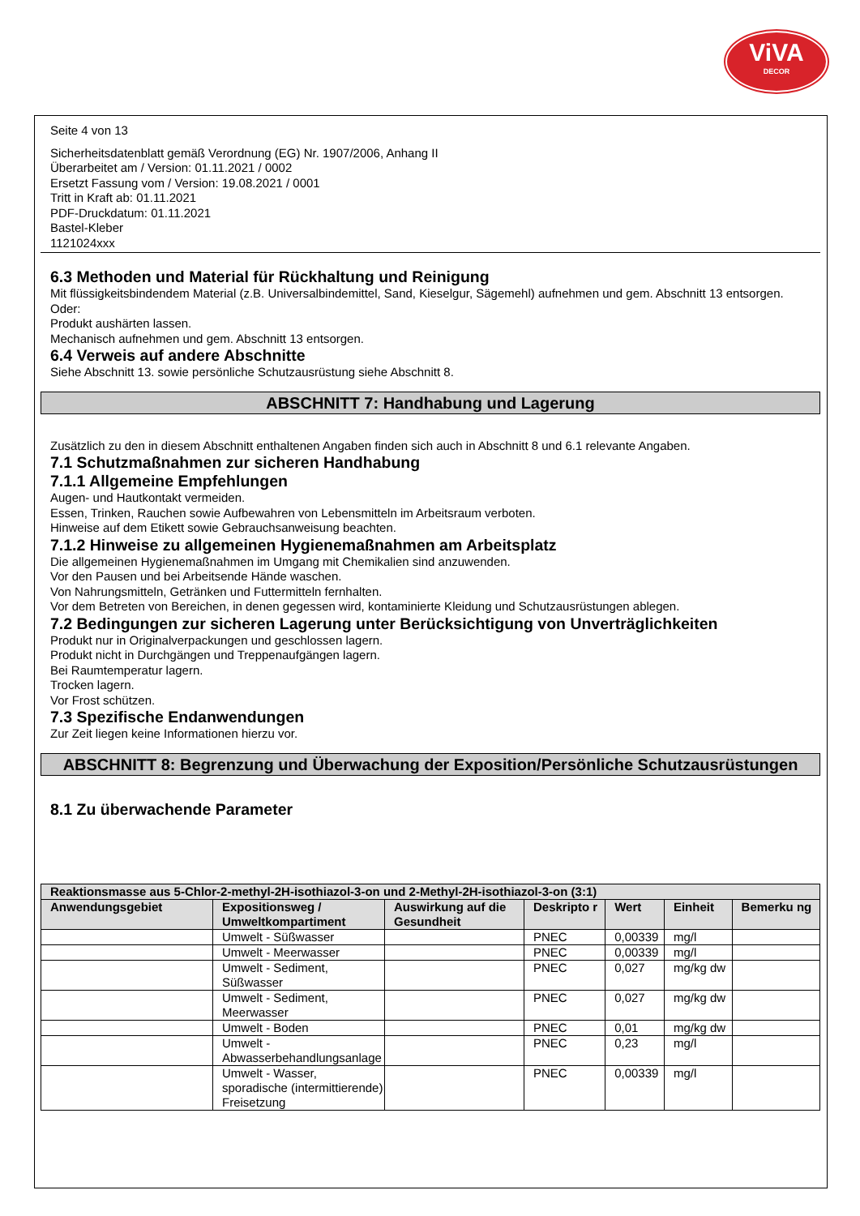ViVA
DECOR
Seite 4 von 13
Sicherheitsdatenblatt gemäß Verordnung (EG) Nr. 1907/2006, Anhang II
Überarbeitet am / Version: 01.11.2021 / 0002
Ersetzt Fassung vom / Version: 19.08.2021 / 0001
Tritt in Kraft ab: 01.11.2021
PDF-Druckdatum: 01.11.2021
Bastel-Kleber
1121024xxx
6.3 Methoden und Material für Rückhaltung und Reinigung
Mit flüssigkeitsbindendem Material (z.B. Universalbindemittel, Sand, Kieselgur, Sägemehl) aufnehmen und gem. Abschnitt 13 entsorgen.
Oder:
Produkt aushärten lassen.
Mechanisch aufnehmen und gem. Abschnitt 13 entsorgen.
6.4 Verweis auf andere Abschnitte
Siehe Abschnitt 13. sowie persönliche Schutzausrüstung siehe Abschnitt 8.
ABSCHNITT 7: Handhabung und Lagerung
Zusätzlich zu den in diesem Abschnitt enthaltenen Angaben finden sich auch in Abschnitt 8 und 6.1 relevante Angaben.
7.1 Schutzmaßnahmen zur sicheren Handhabung
7.1.1 Allgemeine Empfehlungen
Augen- und Hautkontakt vermeiden.
Essen, Trinken, Rauchen sowie Aufbewahren von Lebensmitteln im Arbeitsraum verboten.
Hinweise auf dem Etikett sowie Gebrauchsanweisung beachten.
7.1.2 Hinweise zu allgemeinen Hygienemaßnahmen am Arbeitsplatz
Die allgemeinen Hygienemaßnahmen im Umgang mit Chemikalien sind anzuwenden.
Vor den Pausen und bei Arbeitsende Hände waschen.
Von Nahrungsmitteln, Getränken und Futtermitteln fernhalten.
Vor dem Betreten von Bereichen, in denen gegessen wird, kontaminierte Kleidung und Schutzausrüstungen ablegen.
7.2 Bedingungen zur sicheren Lagerung unter Berücksichtigung von Unverträglichkeiten
Produkt nur in Originalverpackungen und geschlossen lagern.
Produkt nicht in Durchgängen und Treppenaufgängen lagern.
Bei Raumtemperatur lagern.
Trocken lagern.
Vor Frost schützen.
7.3 Spezifische Endanwendungen
Zur Zeit liegen keine Informationen hierzu vor.
ABSCHNITT 8: Begrenzung und Überwachung der Exposition/Persönliche Schutzausrüstungen
8.1 Zu überwachende Parameter
| Reaktionsmasse aus 5-Chlor-2-methyl-2H-isothiazol-3-on und 2-Methyl-2H-isothiazol-3-on (3:1) | | | | | | |
| --- | --- | --- | --- | --- | --- | --- |
| Anwendungsgebiet | Expositionsweg / Umweltkompartiment | Auswirkung auf die Gesundheit | Deskripto r | Wert | Einheit | Bemerku ng |
| | Umwelt - Süßwasser | | PNEC | 0,00339 | mg/l | |
| | Umwelt - Meerwasser | | PNEC | 0,00339 | mg/l | |
| | Umwelt - Sediment, Süßwasser | | PNEC | 0,027 | mg/kg dw | |
| | Umwelt - Sediment, Meerwasser | | PNEC | 0,027 | mg/kg dw | |
| | Umwelt - Boden | | PNEC | 0,01 | mg/kg dw | |
| | Umwelt - Abwasserbehandlungsanlage | | PNEC | 0,23 | mg/l | |
| | Umwelt - Wasser, sporadische (intermittierende) Freisetzung | | PNEC | 0,00339 | mg/l | |